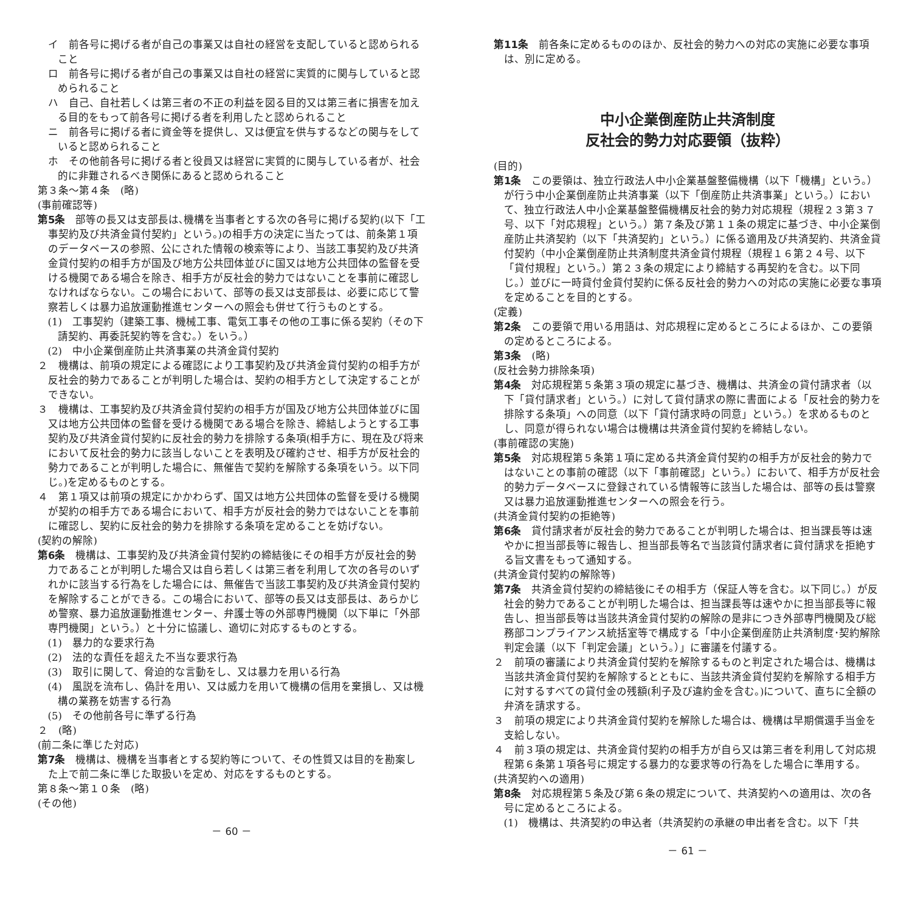イ　前各号に掲げる者が自己の事業又は自社の経営を支配していると認められること
ロ　前各号に掲げる者が自己の事業又は自社の経営に実質的に関与していると認められること
ハ　自己、自社若しくは第三者の不正の利益を図る目的又は第三者に損害を加える目的をもって前各号に掲げる者を利用したと認められること
ニ　前各号に掲げる者に資金等を提供し、又は便宜を供与するなどの関与をしていると認められること
ホ　その他前各号に掲げる者と役員又は経営に実質的に関与している者が、社会的に非難されるべき関係にあると認められること
第３条～第４条　(略)
(事前確認等)
第5条　部等の長又は支部長は､機構を当事者とする次の各号に掲げる契約(以下「工事契約及び共済金貸付契約」という。)の相手方の決定に当たっては、前条第１項のデータベースの参照、公にされた情報の検索等により、当該工事契約及び共済金貸付契約の相手方が国及び地方公共団体並びに国又は地方公共団体の監督を受ける機関である場合を除き、相手方が反社会的勢力ではないことを事前に確認しなければならない。この場合において、部等の長又は支部長は、必要に応じて警察若しくは暴力追放運動推進センターへの照会も併せて行うものとする。
(1)　工事契約（建築工事、機械工事、電気工事その他の工事に係る契約（その下請契約、再委託契約等を含む。）をいう。）
(2)　中小企業倒産防止共済事業の共済金貸付契約
２　機構は、前項の規定による確認により工事契約及び共済金貸付契約の相手方が反社会的勢力であることが判明した場合は、契約の相手方として決定することができない。
３　機構は、工事契約及び共済金貸付契約の相手方が国及び地方公共団体並びに国又は地方公共団体の監督を受ける機関である場合を除き、締結しようとする工事契約及び共済金貸付契約に反社会的勢力を排除する条項(相手方に、現在及び将来において反社会的勢力に該当しないことを表明及び確約させ、相手方が反社会的勢力であることが判明した場合に、無催告で契約を解除する条項をいう。以下同じ。)を定めるものとする。
４　第１項又は前項の規定にかかわらず、国又は地方公共団体の監督を受ける機関が契約の相手方である場合において、相手方が反社会的勢力ではないことを事前に確認し、契約に反社会的勢力を排除する条項を定めることを妨げない。
(契約の解除)
第6条　機構は、工事契約及び共済金貸付契約の締結後にその相手方が反社会的勢力であることが判明した場合又は自ら若しくは第三者を利用して次の各号のいずれかに該当する行為をした場合には、無催告で当該工事契約及び共済金貸付契約を解除することができる。この場合において、部等の長又は支部長は、あらかじめ警察、暴力追放運動推進センター、弁護士等の外部専門機関（以下単に「外部専門機関」という。）と十分に協議し、適切に対応するものとする。
(1)　暴力的な要求行為
(2)　法的な責任を超えた不当な要求行為
(3)　取引に関して、脅迫的な言動をし、又は暴力を用いる行為
(4)　風説を流布し、偽計を用い、又は威力を用いて機構の信用を棄損し、又は機構の業務を妨害する行為
(5)　その他前各号に準ずる行為
２　(略)
(前二条に準じた対応)
第7条　機構は、機構を当事者とする契約等について、その性質又は目的を勘案した上で前二条に準じた取扱いを定め、対応をするものとする。
第８条～第１０条　(略)
(その他)
－ 60 －
第11条　前各条に定めるもののほか、反社会的勢力への対応の実施に必要な事項は、別に定める。
中小企業倒産防止共済制度
反社会的勢力対応要領（抜粋）
(目的)
第1条　この要領は、独立行政法人中小企業基盤整備機構（以下「機構」という。）が行う中小企業倒産防止共済事業（以下「倒産防止共済事業」という。）において、独立行政法人中小企業基盤整備機構反社会的勢力対応規程（規程２３第３７号、以下「対応規程」という。）第７条及び第１１条の規定に基づき、中小企業倒産防止共済契約（以下「共済契約」という。）に係る適用及び共済契約、共済金貸付契約（中小企業倒産防止共済制度共済金貸付規程（規程１６第２４号、以下「貸付規程」という。）第２３条の規定により締結する再契約を含む。以下同じ。）並びに一時貸付金貸付契約に係る反社会的勢力への対応の実施に必要な事項を定めることを目的とする。
(定義)
第2条　この要領で用いる用語は、対応規程に定めるところによるほか、この要領の定めるところによる。
第3条　(略)
(反社会勢力排除条項)
第4条　対応規程第５条第３項の規定に基づき、機構は、共済金の貸付請求者（以下「貸付請求者」という。）に対して貸付請求の際に書面による「反社会的勢力を排除する条項」への同意（以下「貸付請求時の同意」という。）を求めるものとし、同意が得られない場合は機構は共済金貸付契約を締結しない。
(事前確認の実施)
第5条　対応規程第５条第１項に定める共済金貸付契約の相手方が反社会的勢力ではないことの事前の確認（以下「事前確認」という。）において、相手方が反社会的勢力データベースに登録されている情報等に該当した場合は、部等の長は警察又は暴力追放運動推進センターへの照会を行う。
(共済金貸付契約の拒絶等)
第6条　貸付請求者が反社会的勢力であることが判明した場合は、担当課長等は速やかに担当部長等に報告し、担当部長等名で当該貸付請求者に貸付請求を拒絶する旨文書をもって通知する。
(共済金貸付契約の解除等)
第7条　共済金貸付契約の締結後にその相手方（保証人等を含む。以下同じ。）が反社会的勢力であることが判明した場合は、担当課長等は速やかに担当部長等に報告し、担当部長等は当該共済金貸付契約の解除の是非につき外部専門機関及び総務部コンプライアンス統括室等で構成する「中小企業倒産防止共済制度･契約解除判定会議（以下「判定会議」という。）」に審議を付議する。
２　前項の審議により共済金貸付契約を解除するものと判定された場合は、機構は当該共済金貸付契約を解除するとともに、当該共済金貸付契約を解除する相手方に対するすべての貸付金の残額(利子及び違約金を含む。)について、直ちに全額の弁済を請求する。
３　前項の規定により共済金貸付契約を解除した場合は、機構は早期償還手当金を支給しない。
４　前３項の規定は、共済金貸付契約の相手方が自ら又は第三者を利用して対応規程第６条第１項各号に規定する暴力的な要求等の行為をした場合に準用する。
(共済契約への適用)
第8条　対応規程第５条及び第６条の規定について、共済契約への適用は、次の各号に定めるところによる。
(1)　機構は、共済契約の申込者（共済契約の承継の申出者を含む。以下「共
－ 61 －